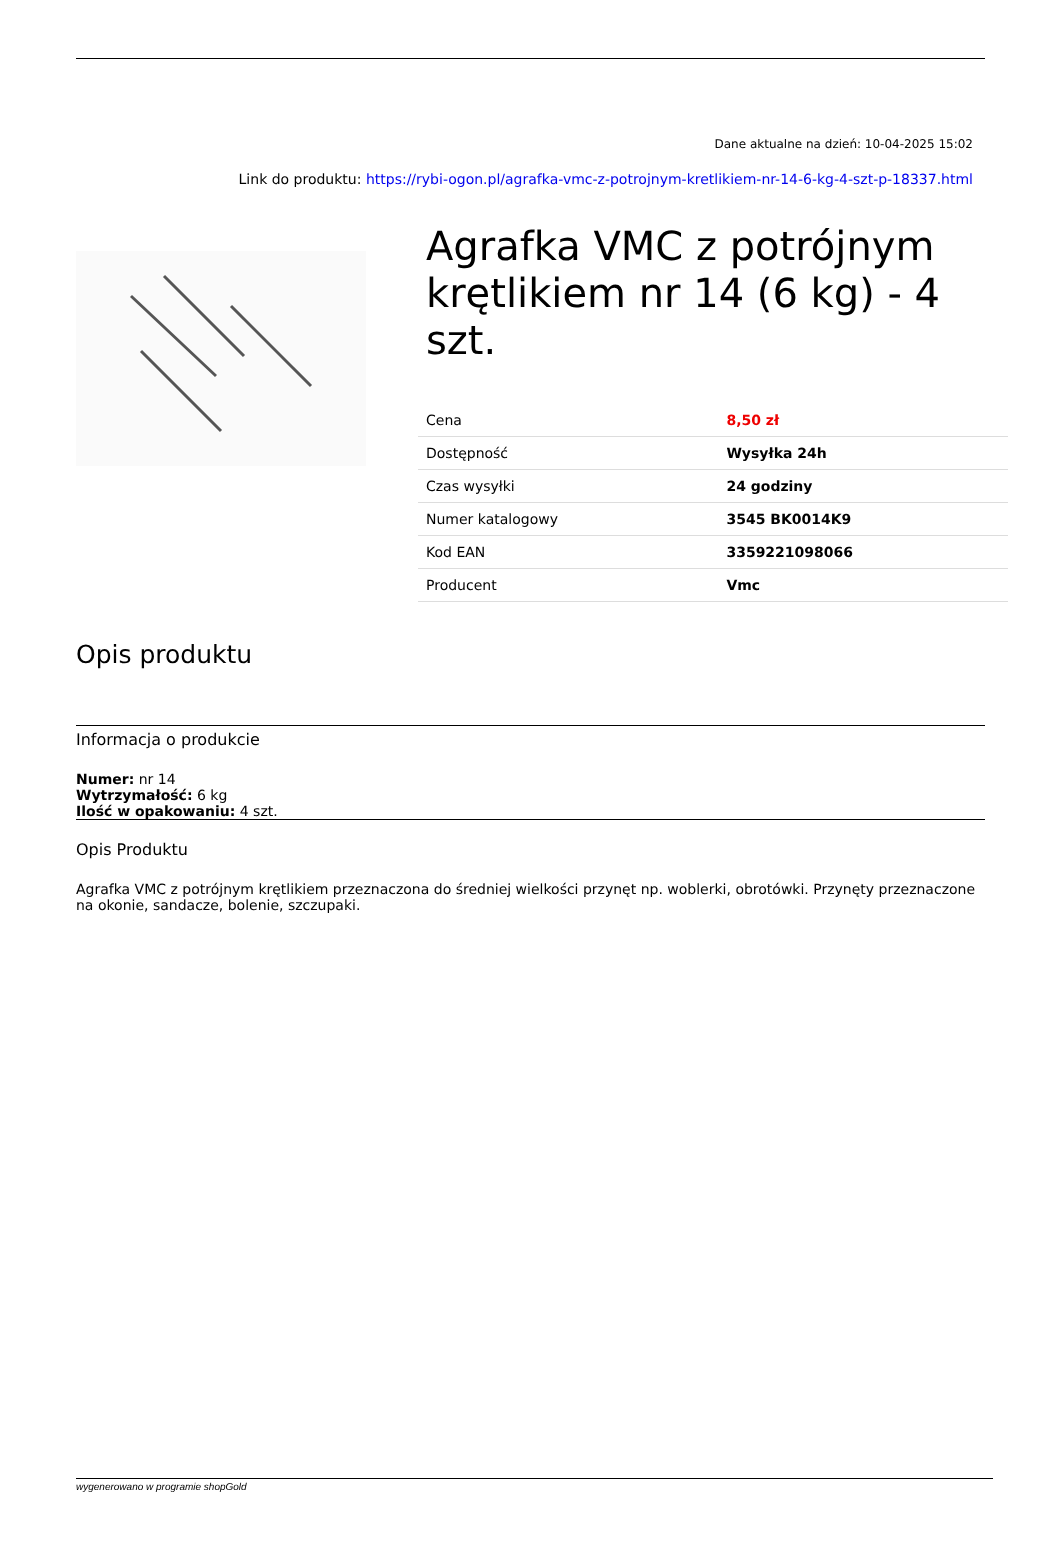Dane aktualne na dzień: 10-04-2025 15:02
Link do produktu: https://rybi-ogon.pl/agrafka-vmc-z-potrojnym-kretlikiem-nr-14-6-kg-4-szt-p-18337.html
Agrafka VMC z potrójnym krętlikiem nr 14 (6 kg) - 4 szt.
| Cena | 8,50 zł |
| Dostępność | Wysyłka 24h |
| Czas wysyłki | 24 godziny |
| Numer katalogowy | 3545 BK0014K9 |
| Kod EAN | 3359221098066 |
| Producent | Vmc |
Opis produktu
Informacja o produkcie
Numer: nr 14
Wytrzymałość: 6 kg
Ilość w opakowaniu: 4 szt.
Opis Produktu
Agrafka VMC z potrójnym krętlikiem przeznaczona do średniej wielkości przynęt np. woblerki, obrotówki. Przynęty przeznaczone na okonie, sandacze, bolenie, szczupaki.
wygenerowano w programie shopGold